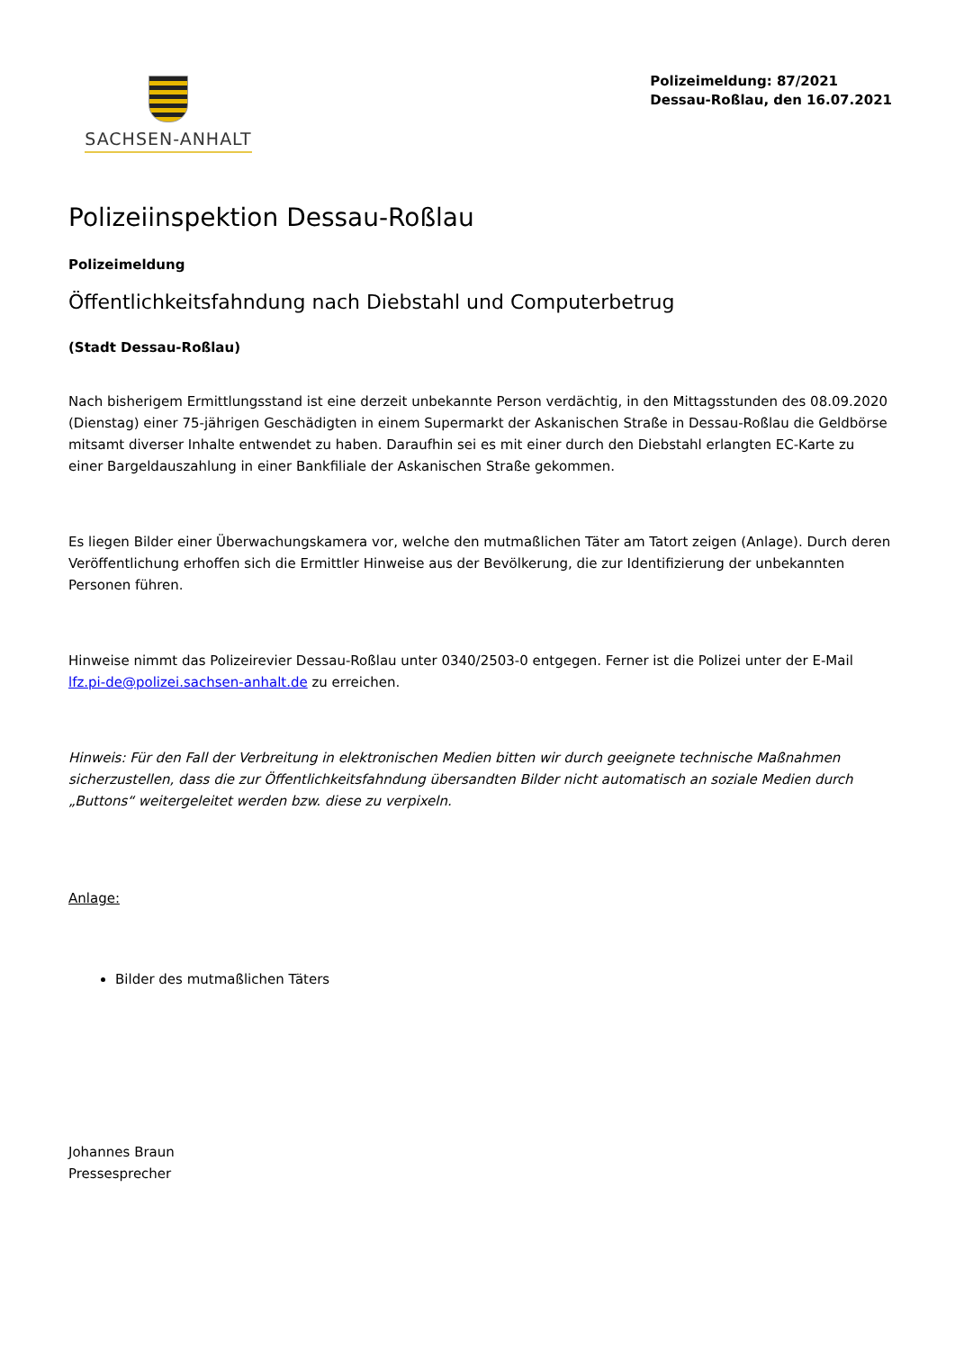SACHSEN-ANHALT
Polizeimeldung: 87/2021
Dessau-Roßlau, den 16.07.2021
Polizeiinspektion Dessau-Roßlau
Polizeimeldung
Öffentlichkeitsfahndung nach Diebstahl und Computerbetrug
(Stadt Dessau-Roßlau)
Nach bisherigem Ermittlungsstand ist eine derzeit unbekannte Person verdächtig, in den Mittagsstunden des 08.09.2020 (Dienstag) einer 75-jährigen Geschädigten in einem Supermarkt der Askanischen Straße in Dessau-Roßlau die Geldbörse mitsamt diverser Inhalte entwendet zu haben. Daraufhin sei es mit einer durch den Diebstahl erlangten EC-Karte zu einer Bargeldauszahlung in einer Bankfiliale der Askanischen Straße gekommen.
Es liegen Bilder einer Überwachungskamera vor, welche den mutmaßlichen Täter am Tatort zeigen (Anlage). Durch deren Veröffentlichung erhoffen sich die Ermittler Hinweise aus der Bevölkerung, die zur Identifizierung der unbekannten Personen führen.
Hinweise nimmt das Polizeirevier Dessau-Roßlau unter 0340/2503-0 entgegen. Ferner ist die Polizei unter der E-Mail lfz.pi-de@polizei.sachsen-anhalt.de zu erreichen.
Hinweis: Für den Fall der Verbreitung in elektronischen Medien bitten wir durch geeignete technische Maßnahmen sicherzustellen, dass die zur Öffentlichkeitsfahndung übersandten Bilder nicht automatisch an soziale Medien durch „Buttons“ weitergeleitet werden bzw. diese zu verpixeln.
Anlage:
Bilder des mutmaßlichen Täters
Johannes Braun
Pressesprecher